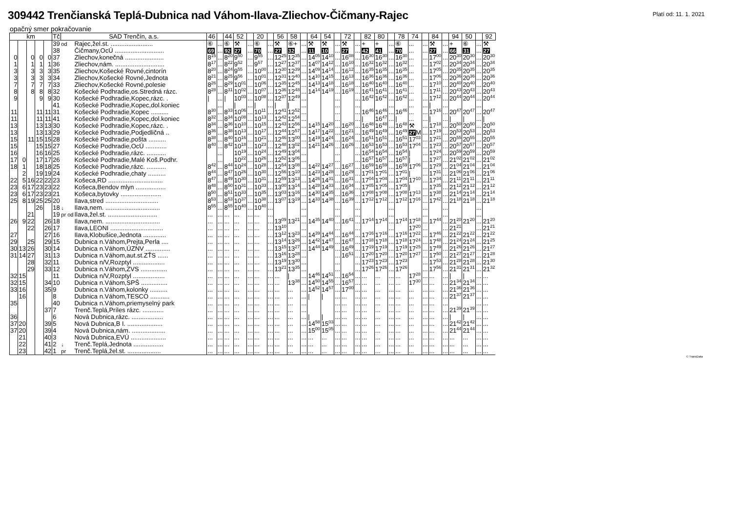309442 Trenčianská Teplá-Dubnica nad Váhom-Ilava-Zliechov-Čičmany-Rajec
Platí od: 11. 1. 2021
opačný smer pokračovanie
| km | | | | | Tč | SAD Trenčín, a.s. | | 46 | | 44 | 52 | | 20 | | 56 | 58 | | 64 | 54 | | 72 | | 82 | 80 | | 78 | 74 | | 84 | | 94 | 50 | | 92 |
| --- | --- | --- | --- | --- | --- | --- | --- | --- | --- | --- | --- | --- | --- | --- | --- | --- | --- | --- | --- | --- | --- | --- | --- | --- | --- | --- | --- | --- | --- | --- | --- | --- | --- | --- |
| | | | | | 39 | od | Rajec,žel.st. ........................ | ⑥ | ... | ⑥ | ⚒ | ... | ⑥ | ... | ⚒ | ⑥+ | ... | ⚒ | ⚒ | ... | ⚒ | ... | + | + | ... | ⑥ | ... | ... | ⚒ | ... | + | ⑥ | ... | ⚒ |
| | | | | | 38 | | Čičmany,OcÚ ............................ | 69 | ... | 92 | 27 | ... | 70 | ... | 27 | 32 | ... | 11 | 10 | ... | 27 | ... | 42 | 41 | ... | 70 | ... | ... | 27 | ... | 66 | 31 | ... | 27 |
| 0 | | 0 | 0 | 0 | 37 | | Zliechov,konečná ...................... | 8<sup>15</sup> | ... | 8<sup>20</sup> | 9<sup>50</sup> | ... | 9<sup>55</sup> | ... | 12<sup>25</sup> | 12<sup>35</sup> | ... | 14<sup>05</sup> | 14<sup>10</sup> | ... | 16<sup>08</sup> | ... | 16<sup>30</sup> | 16<sup>30</sup> | ... | 16<sup>30</sup> | ... | ... | 17<sup>00</sup> | ... | 20<sup>30</sup> | 20<sup>30</sup> | ... | 20<sup>30</sup> |
| 1 | | 1 | 1 | 1 | 36 | | Zliechov,nám. ............................ | 8<sup>17</sup> | ... | 8<sup>22</sup> | 9<sup>52</sup> | ... | 9<sup>57</sup> | ... | 12<sup>27</sup> | 12<sup>37</sup> | ... | 14<sup>07</sup> | 14<sup>12</sup> | ... | 16<sup>10</sup> | ... | 16<sup>32</sup> | 16<sup>32</sup> | ... | 16<sup>32</sup> | ... | ... | 17<sup>02</sup> | ... | 20<sup>34</sup> | 20<sup>34</sup> | ... | 20<sup>34</sup> |
| 3 | | 3 | 3 | 3 | 35 | | Zliechov,Košecké Rovné,cintorín | 8<sup>20</sup> | ... | 8<sup>24</sup> | 9<sup>55</sup> | ... | 10<sup>00</sup> | ... | 12<sup>30</sup> | 12<sup>39</sup> | ... | 14<sup>09</sup> | 14<sup>14</sup> | ... | 16<sup>12</sup> | ... | 16<sup>35</sup> | 16<sup>35</sup> | ... | 16<sup>35</sup> | ... | ... | 17<sup>05</sup> | ... | 20<sup>35</sup> | 20<sup>35</sup> | ... | 20<sup>35</sup> |
| 3 | | 3 | 3 | 3 | 34 | | Zliechov,Košecké Rovné,Jednota | 8<sup>21</sup> | ... | 8<sup>25</sup> | 9<sup>56</sup> | ... | 10<sup>01</sup> | ... | 12<sup>31</sup> | 12<sup>40</sup> | ... | 14<sup>10</sup> | 14<sup>15</sup> | ... | 16<sup>13</sup> | ... | 16<sup>36</sup> | 16<sup>36</sup> | ... | 16<sup>36</sup> | ... | ... | 17<sup>06</sup> | ... | 20<sup>36</sup> | 20<sup>36</sup> | ... | 20<sup>36</sup> |
| 7 | | 7 | 7 | 7 | 33 | | Zliechov,Košecké Rovné,polesie | 8<sup>26</sup> | ... | 8<sup>29</sup> | 10<sup>01</sup> | ... | 10<sup>06</sup> | ... | 12<sup>35</sup> | 12<sup>45</sup> | ... | 14<sup>13</sup> | 14<sup>18</sup> | ... | 16<sup>18</sup> | ... | 16<sup>40</sup> | 16<sup>40</sup> | ... | 16<sup>40</sup> | ... | ... | 17<sup>10</sup> | ... | 20<sup>40</sup> | 20<sup>40</sup> | ... | 20<sup>40</sup> |
| 8 | | 8 | 8 | 8 | 32 | | Košecké Podhradie,os.Stredná rázc. | 8<sup>28</sup> | ... | 8<sup>31</sup> | 10<sup>02</sup> | ... | 10<sup>07</sup> | ... | 12<sup>36</sup> | 12<sup>48</sup> | ... | 14<sup>14</sup> | 14<sup>19</sup> | ... | 16<sup>19</sup> | ... | 16<sup>41</sup> | 16<sup>41</sup> | ... | 16<sup>41</sup> | ... | ... | 17<sup>11</sup> | ... | 20<sup>43</sup> | 20<sup>43</sup> | ... | 20<sup>43</sup> |
| 9 | | | 9 | 9 | 30 | | Košecké Podhradie,Kopec,rázc. . | / | ... | / | 10<sup>03</sup> | ... | 10<sup>08</sup> | ... | 12<sup>37</sup> | 12<sup>49</sup> | ... | | | ... | | ... | 16<sup>42</sup> | 16<sup>42</sup> | ... | 16<sup>42</sup> | ... | ... | 17<sup>12</sup> | ... | 20<sup>44</sup> | 20<sup>44</sup> | ... | 20<sup>44</sup> |
| | | | | | 41 | | Košecké Podhradie,Kopec,dol.koniec | | ... | | / | ... | / | ... | / | / | ... | | | ... | | ... | | | ... | | ... | ... | / | ... | | | ... | |
| 11 | | | 11 | 11 | 31 | | Košecké Podhradie,Kopec .......... | 8<sup>30</sup> | ... | 8<sup>33</sup> | 10<sup>06</sup> | ... | 10<sup>11</sup> | ... | 12<sup>41</sup> | 12<sup>52</sup> | ... | | | ... | | ... | 16<sup>46</sup> | 16<sup>46</sup> | ... | 16<sup>46</sup> | ... | ... | 17<sup>16</sup> | ... | 20<sup>47</sup> | 20<sup>47</sup> | ... | 20<sup>47</sup> |
| 11 | | | 11 | 11 | 41 | | Košecké Podhradie,Kopec,dol.koniec | 8<sup>32</sup> | ... | 8<sup>34</sup> | 10<sup>08</sup> | ... | 10<sup>13</sup> | ... | 12<sup>42</sup> | 12<sup>54</sup> | ... | | | ... | | ... | / | 16<sup>47</sup> | ... | / | ... | ... | / | ... | / | / | ... | / |
| 13 | | | 13 | 13 | 30 | | Košecké Podhradie,Kopec,rázc. . | 8<sup>34</sup> | ... | 8<sup>36</sup> | 10<sup>10</sup> | ... | 10<sup>15</sup> | ... | 12<sup>43</sup> | 12<sup>56</sup> | ... | 14<sup>15</sup> | 14<sup>20</sup> | ... | 16<sup>20</sup> | ... | 16<sup>48</sup> | 16<sup>48</sup> | ... | 16<sup>48</sup> | ⚒ | ... | 17<sup>18</sup> | ... | 20<sup>50</sup> | 20<sup>50</sup> | ... | 20<sup>50</sup> |
| 13 | | | 13 | 13 | 29 | | Košecké Podhradie,Podjedličná .. | 8<sup>36</sup> | ... | 8<sup>38</sup> | 10<sup>13</sup> | ... | 10<sup>17</sup> | ... | 12<sup>44</sup> | 12<sup>57</sup> | ... | 14<sup>17</sup> | 14<sup>22</sup> | ... | 16<sup>21</sup> | ... | 16<sup>49</sup> | 16<sup>49</sup> | ... | 16<sup>49</sup> | 27 M | ... | 17<sup>19</sup> | ... | 20<sup>53</sup> | 20<sup>53</sup> | ... | 20<sup>53</sup> |
| 15 | | 11 | 15 | 15 | 28 | | Košecké Podhradie,pošta .......... | 8<sup>38</sup> | ... | 8<sup>40</sup> | 10<sup>16</sup> | ... | 10<sup>21</sup> | ... | 12<sup>46</sup> | 13<sup>00</sup> | ... | 14<sup>19</sup> | 14<sup>24</sup> | ... | 16<sup>24</sup> | ... | 16<sup>51</sup> | 16<sup>51</sup> | ... | 16<sup>51</sup> | 17<sup>03</sup> | ... | 17<sup>21</sup> | ... | 20<sup>55</sup> | 20<sup>55</sup> | ... | 20<sup>55</sup> |
| 15 | | | 15 | 15 | 27 | | Košecké Podhradie,OcÚ ............ | 8<sup>40</sup> | ... | 8<sup>42</sup> | 10<sup>18</sup> | ... | 10<sup>23</sup> | ... | 12<sup>48</sup> | 13<sup>02</sup> | ... | 14<sup>21</sup> | 14<sup>26</sup> | ... | 16<sup>26</sup> | ... | 16<sup>53</sup> | 16<sup>53</sup> | ... | 16<sup>53</sup> | 17<sup>04</sup> | ... | 17<sup>23</sup> | ... | 20<sup>57</sup> | 20<sup>57</sup> | ... | 20<sup>57</sup> |
| 16 | | | 16 | 16 | 25 | | Košecké Podhradie,rázc. ........... | | ... | | 10<sup>19</sup> | ... | 10<sup>24</sup> | ... | 12<sup>49</sup> | 13<sup>04</sup> | ... | | | ... | | ... | 16<sup>54</sup> | 16<sup>54</sup> | ... | 16<sup>54</sup> | / | ... | 17<sup>24</sup> | ... | 20<sup>59</sup> | 20<sup>59</sup> | ... | 20<sup>59</sup> |
| 17 | 0 | | 17 | 17 | 26 | | Košecké Podhradie,Malé Koš.Podhr. | | ... | | 10<sup>22</sup> | ... | 10<sup>26</sup> | ... | 12<sup>52</sup> | 13<sup>06</sup> | ... | | | ... | | ... | 16<sup>57</sup> | 16<sup>57</sup> | ... | 16<sup>57</sup> | / | ... | 17<sup>27</sup> | ... | 21<sup>02</sup> | 21<sup>02</sup> | ... | 21<sup>02</sup> |
| 18 | 1 | | 18 | 18 | 25 | | Košecké Podhradie,rázc. ........... | 8<sup>42</sup> | ... | 8<sup>44</sup> | 10<sup>24</sup> | ... | 10<sup>28</sup> | ... | 12<sup>54</sup> | 13<sup>08</sup> | ... | 14<sup>22</sup> | 14<sup>27</sup> | ... | 16<sup>27</sup> | ... | 16<sup>59</sup> | 16<sup>59</sup> | ... | 16<sup>59</sup> | 17<sup>06</sup> | ... | 17<sup>29</sup> | ... | 21<sup>04</sup> | 21<sup>04</sup> | ... | 21<sup>04</sup> |
| | 2 | | 19 | 19 | 24 | | Košecké Podhradie,chaty .......... | 8<sup>44</sup> | ... | 8<sup>47</sup> | 10<sup>26</sup> | ... | 10<sup>30</sup> | ... | 12<sup>56</sup> | 13<sup>10</sup> | ... | 14<sup>23</sup> | 14<sup>28</sup> | ... | 16<sup>29</sup> | ... | 17<sup>01</sup> | 17<sup>01</sup> | ... | 17<sup>01</sup> | / | ... | 17<sup>31</sup> | ... | 21<sup>06</sup> | 21<sup>06</sup> | ... | 21<sup>06</sup> |
| 22 | 5 | 16 | 22 | 22 | 23 | | Košeca,RD ............................... | 8<sup>47</sup> | ... | 8<sup>49</sup> | 10<sup>30</sup> | ... | 10<sup>31</sup> | ... | 12<sup>59</sup> | 13<sup>13</sup> | ... | 14<sup>26</sup> | 14<sup>31</sup> | ... | 16<sup>31</sup> | ... | 17<sup>04</sup> | 17<sup>04</sup> | ... | 17<sup>04</sup> | 17<sup>10</sup> | ... | 17<sup>34</sup> | ... | 21<sup>11</sup> | 21<sup>11</sup> | ... | 21<sup>11</sup> |
| 23 | 6 | 17 | 23 | 23 | 22 | | Košeca,Bendov mlyn ................. | 8<sup>48</sup> | ... | 8<sup>50</sup> | 10<sup>31</sup> | ... | 10<sup>33</sup> | ... | 13<sup>00</sup> | 13<sup>14</sup> | ... | 14<sup>28</sup> | 14<sup>33</sup> | ... | 16<sup>34</sup> | ... | 17<sup>05</sup> | 17<sup>05</sup> | ... | 17<sup>05</sup> | / | ... | 17<sup>35</sup> | ... | 21<sup>12</sup> | 21<sup>12</sup> | ... | 21<sup>12</sup> |
| 23 | 6 | 17 | 23 | 23 | 21 | | Košeca,bytovky ....................... | 8<sup>50</sup> | ... | 8<sup>51</sup> | 10<sup>33</sup> | ... | 10<sup>35</sup> | ... | 13<sup>03</sup> | 13<sup>16</sup> | ... | 14<sup>30</sup> | 14<sup>35</sup> | ... | 16<sup>36</sup> | ... | 17<sup>08</sup> | 17<sup>08</sup> | ... | 17<sup>08</sup> | 17<sup>13</sup> | ... | 17<sup>38</sup> | ... | 21<sup>14</sup> | 21<sup>14</sup> | ... | 21<sup>14</sup> |
| 25 | 8 | 19 | 25 | 25 | 20 | | Ilava,stred .............................. | 8<sup>53</sup> | ... | 8<sup>53</sup> | 10<sup>37</sup> | ... | 10<sup>38</sup> | ... | 13<sup>07</sup> | 13<sup>19</sup> | ... | 14<sup>33</sup> | 14<sup>38</sup> | ... | 16<sup>39</sup> | ... | 17<sup>12</sup> | 17<sup>12</sup> | ... | 17<sup>12</sup> | 17<sup>16</sup> | ... | 17<sup>42</sup> | ... | 21<sup>18</sup> | 21<sup>18</sup> | ... | 21<sup>18</sup> |
| | | | 26 | | 18 | ↓ | Ilava,nem. ............................... | 8<sup>55</sup> | ... | 8<sup>55</sup> | 10<sup>40</sup> | ... | 10<sup>40</sup> | ... | | | ... | | | ... | | ... | | | ... | | | ... | | ... | | | ... | |
| | | 21 | | | 19 | pr od | Ilava,žel.st. ............................ | ... | ... | ... | ... | ... | ... | ... | | | ... | | | ... | | ... | | | ... | | | ... | | ... | | | ... | |
| 26 | 9 | 22 | | 26 | 18 | | Ilava,nem. ............................... | ... | ... | ... | ... | ... | ... | ... | 13<sup>09</sup> | 13<sup>21</sup> | ... | 14<sup>35</sup> | 14<sup>40</sup> | ... | 16<sup>41</sup> | ... | 17<sup>14</sup> | 17<sup>14</sup> | ... | 17<sup>14</sup> | 17<sup>18</sup> | ... | 17<sup>44</sup> | ... | 21<sup>20</sup> | 21<sup>20</sup> | ... | 21<sup>20</sup> |
| | | 22 | | 26 | 17 | | Ilava,LEONI .............................. | ... | ... | ... | ... | ... | ... | ... | 13<sup>10</sup> | | ... | | | ... | | ... | | | ... | | 17<sup>20</sup> | ... | | ... | 21<sup>21</sup> | | ... | 21<sup>21</sup> |
| 27 | | | | 27 | 16 | | Ilava,Klobušice,Jednota ............. | ... | ... | ... | ... | ... | ... | ... | 13<sup>12</sup> | 13<sup>23</sup> | ... | 14<sup>39</sup> | 14<sup>44</sup> | ... | 16<sup>44</sup> | ... | 17<sup>16</sup> | 17<sup>16</sup> | ... | 17<sup>16</sup> | 17<sup>22</sup> | ... | 17<sup>46</sup> | ... | 21<sup>22</sup> | 21<sup>22</sup> | ... | 21<sup>22</sup> |
| 29 | | 25 | | 29 | 15 | | Dubnica n.Váhom,Prejta,Perla .... | ... | ... | ... | ... | ... | ... | ... | 13<sup>14</sup> | 13<sup>26</sup> | ... | 14<sup>42</sup> | 14<sup>47</sup> | ... | 16<sup>47</sup> | ... | 17<sup>18</sup> | 17<sup>18</sup> | ... | 17<sup>18</sup> | 17<sup>24</sup> | ... | 17<sup>48</sup> | ... | 21<sup>24</sup> | 21<sup>24</sup> | ... | 21<sup>25</sup> |
| 30 | 13 | 26 | | 30 | 14 | | Dubnica n.Váhom,ÚZNV .............. | ... | ... | ... | ... | ... | ... | ... | 13<sup>15</sup> | 13<sup>27</sup> | ... | 14<sup>44</sup> | 14<sup>49</sup> | ... | 16<sup>49</sup> | ... | 17<sup>19</sup> | 17<sup>19</sup> | ... | 17<sup>19</sup> | 17<sup>25</sup> | ... | 17<sup>49</sup> | ... | 21<sup>26</sup> | 21<sup>26</sup> | ... | 21<sup>27</sup> |
| 31 | 14 | 27 | | 31 | 13 | | Dubnica n.Váhom,aut.st.ZŤS ...... | ... | ... | ... | ... | ... | ... | ... | 13<sup>16</sup> | 13<sup>28</sup> | ... | | | ... | 16<sup>51</sup> | ... | 17<sup>20</sup> | 17<sup>20</sup> | ... | 17<sup>20</sup> | 17<sup>27</sup> | ... | 17<sup>50</sup> | ... | 21<sup>27</sup> | 21<sup>27</sup> | ... | 21<sup>28</sup> |
| | | 28 | | 32 | 11 | | Dubnica n/V,Rozptyl .................. | ... | ... | ... | ... | ... | ... | ... | 13<sup>19</sup> | 13<sup>30</sup> | ... | | | ... | | ... | 17<sup>23</sup> | 17<sup>23</sup> | ... | 17<sup>23</sup> | | ... | 17<sup>53</sup> | ... | 21<sup>28</sup> | 21<sup>28</sup> | ... | 21<sup>30</sup> |
| | | 29 | | 33 | 12 | | Dubnica n.Váhom,ZVS ............... | ... | ... | ... | ... | ... | ... | ... | 13<sup>21</sup> | 13<sup>35</sup> | ... | | | ... | | ... | 17<sup>26</sup> | 17<sup>26</sup> | ... | 17<sup>26</sup> | | ... | 17<sup>56</sup> | ... | 21<sup>31</sup> | 21<sup>31</sup> | ... | 21<sup>32</sup> |
| 32 | 15 | | | | 11 | | Dubnica n/V,Rozptyl .................. | ... | ... | ... | ... | ... | ... | ... | ... | / | ... | 14<sup>46</sup> | 14<sup>51</sup> | ... | 16<sup>54</sup> | ... | ... | ... | ... | ... | 17<sup>28</sup> | ... | ... | ... | / | / | ... | ... |
| 32 | 15 | | | 34 | 10 | | Dubnica n.Váhom,SPŠ ............... | ... | ... | ... | ... | ... | ... | ... | ... | 13<sup>38</sup> | ... | 14<sup>50</sup> | 14<sup>55</sup> | ... | 16<sup>57</sup> | ... | ... | ... | ... | ... | 17<sup>30</sup> | ... | ... | ... | 21<sup>34</sup> | 21<sup>34</sup> | ... | ... |
| 33 | 16 | | | 35 | 9 | | Dubnica n.Váhom,kolonky .......... | ... | ... | ... | ... | ... | ... | ... | ... | ... | ... | 14<sup>52</sup> | 14<sup>57</sup> | ... | 17<sup>00</sup> | ... | ... | ... | ... | ... | ... | ... | ... | ... | 21<sup>36</sup> | 21<sup>36</sup> | ... | ... |
| | 16 | | | | 8 | | Dubnica n.Váhom,TESCO ........... | ... | ... | ... | ... | ... | ... | ... | ... | ... | ... | / | / | ... | ... | ... | ... | ... | ... | ... | ... | ... | ... | ... | 21<sup>37</sup> | 21<sup>37</sup> | ... | ... |
| 35 | | | | | 40 | | Dubnica n.Váhom,priemyselný park | ... | ... | ... | ... | ... | ... | ... | ... | ... | ... | | | ... | ... | ... | ... | ... | ... | ... | ... | ... | ... | ... | | | ... | ... |
| | | | | 37 | 7 | | Trenč.Teplá,Príles rázc. ............ | ... | ... | ... | ... | ... | ... | ... | ... | ... | ... | | | ... | ... | ... | ... | ... | ... | ... | ... | ... | ... | ... | 21<sup>39</sup> | 21<sup>39</sup> | ... | ... |
| 36 | | | | | 6 | | Nová Dubnica,rázc. .................. | ... | ... | ... | ... | ... | ... | ... | ... | ... | ... | / | / | ... | ... | ... | ... | ... | ... | ... | ... | ... | ... | ... | / | / | ... | ... |
| 37 | 20 | | | 39 | 5 | | Nová Dubnica,B I. .................... | ... | ... | ... | ... | ... | ... | ... | ... | ... | ... | 14<sup>58</sup> | 15<sup>03</sup> | ... | ... | ... | ... | ... | ... | ... | ... | ... | ... | ... | 21<sup>42</sup> | 21<sup>42</sup> | ... | ... |
| 37 | 20 | | | 39 | 4 | | Nová Dubnica,nám. ................... | ... | ... | ... | ... | ... | ... | ... | ... | ... | ... | 15<sup>00</sup> | 15<sup>05</sup> | ... | ... | ... | ... | ... | ... | ... | ... | ... | ... | ... | 21<sup>44</sup> | 21<sup>44</sup> | ... | ... |
| | 21 | | | 40 | 3 | | Nová Dubnica,EVÚ .................... | ... | ... | ... | ... | ... | ... | ... | ... | ... | ... | ... | ... | ... | ... | ... | ... | ... | ... | ... | ... | ... | ... | ... | ... | ... | ... | ... |
| | 22 | | | 41 | 2 | ↓ | Trenč.Teplá,Jednota ................. | ... | ... | ... | ... | ... | ... | ... | ... | ... | ... | ... | ... | ... | ... | ... | ... | ... | ... | ... | ... | ... | ... | ... | ... | ... | ... | ... |
| | 23 | | | 42 | 1 | pr | Trenč.Teplá,žel.st. ................... | ... | ... | ... | ... | ... | ... | ... | ... | ... | ... | ... | ... | ... | ... | ... | ... | ... | ... | ... | ... | ... | ... | ... | ... | ... | ... | ... |
© TransData